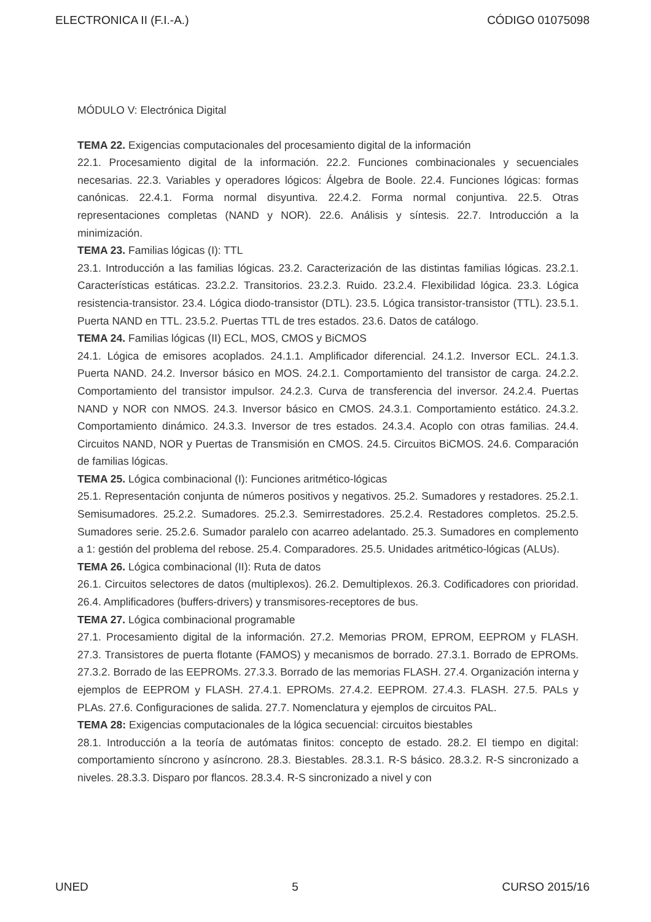ELECTRONICA II (F.I.-A.) CÓDIGO 01075098
MÓDULO V: Electrónica Digital
TEMA 22. Exigencias computacionales del procesamiento digital de la información
22.1. Procesamiento digital de la información. 22.2. Funciones combinacionales y secuenciales necesarias. 22.3. Variables y operadores lógicos: Álgebra de Boole. 22.4. Funciones lógicas: formas canónicas. 22.4.1. Forma normal disyuntiva. 22.4.2. Forma normal conjuntiva. 22.5. Otras representaciones completas (NAND y NOR). 22.6. Análisis y síntesis. 22.7. Introducción a la minimización.
TEMA 23. Familias lógicas (I): TTL
23.1. Introducción a las familias lógicas. 23.2. Caracterización de las distintas familias lógicas. 23.2.1. Características estáticas. 23.2.2. Transitorios. 23.2.3. Ruido. 23.2.4. Flexibilidad lógica. 23.3. Lógica resistencia-transistor. 23.4. Lógica diodo-transistor (DTL). 23.5. Lógica transistor-transistor (TTL). 23.5.1. Puerta NAND en TTL. 23.5.2. Puertas TTL de tres estados. 23.6. Datos de catálogo.
TEMA 24. Familias lógicas (II) ECL, MOS, CMOS y BiCMOS
24.1. Lógica de emisores acoplados. 24.1.1. Amplificador diferencial. 24.1.2. Inversor ECL. 24.1.3. Puerta NAND. 24.2. Inversor básico en MOS. 24.2.1. Comportamiento del transistor de carga. 24.2.2. Comportamiento del transistor impulsor. 24.2.3. Curva de transferencia del inversor. 24.2.4. Puertas NAND y NOR con NMOS. 24.3. Inversor básico en CMOS. 24.3.1. Comportamiento estático. 24.3.2. Comportamiento dinámico. 24.3.3. Inversor de tres estados. 24.3.4. Acoplo con otras familias. 24.4. Circuitos NAND, NOR y Puertas de Transmisión en CMOS. 24.5. Circuitos BiCMOS. 24.6. Comparación de familias lógicas.
TEMA 25. Lógica combinacional (I): Funciones aritmético-lógicas
25.1. Representación conjunta de números positivos y negativos. 25.2. Sumadores y restadores. 25.2.1. Semisumadores. 25.2.2. Sumadores. 25.2.3. Semirrestadores. 25.2.4. Restadores completos. 25.2.5. Sumadores serie. 25.2.6. Sumador paralelo con acarreo adelantado. 25.3. Sumadores en complemento a 1: gestión del problema del rebose. 25.4. Comparadores. 25.5. Unidades aritmético-lógicas (ALUs).
TEMA 26. Lógica combinacional (II): Ruta de datos
26.1. Circuitos selectores de datos (multiplexos). 26.2. Demultiplexos. 26.3. Codificadores con prioridad. 26.4. Amplificadores (buffers-drivers) y transmisores-receptores de bus.
TEMA 27. Lógica combinacional programable
27.1. Procesamiento digital de la información. 27.2. Memorias PROM, EPROM, EEPROM y FLASH. 27.3. Transistores de puerta flotante (FAMOS) y mecanismos de borrado. 27.3.1. Borrado de EPROMs. 27.3.2. Borrado de las EEPROMs. 27.3.3. Borrado de las memorias FLASH. 27.4. Organización interna y ejemplos de EEPROM y FLASH. 27.4.1. EPROMs. 27.4.2. EEPROM. 27.4.3. FLASH. 27.5. PALs y PLAs. 27.6. Configuraciones de salida. 27.7. Nomenclatura y ejemplos de circuitos PAL.
TEMA 28: Exigencias computacionales de la lógica secuencial: circuitos biestables
28.1. Introducción a la teoría de autómatas finitos: concepto de estado. 28.2. El tiempo en digital: comportamiento síncrono y asíncrono. 28.3. Biestables. 28.3.1. R-S básico. 28.3.2. R-S sincronizado a niveles. 28.3.3. Disparo por flancos. 28.3.4. R-S sincronizado a nivel y con
UNED 5 CURSO 2015/16